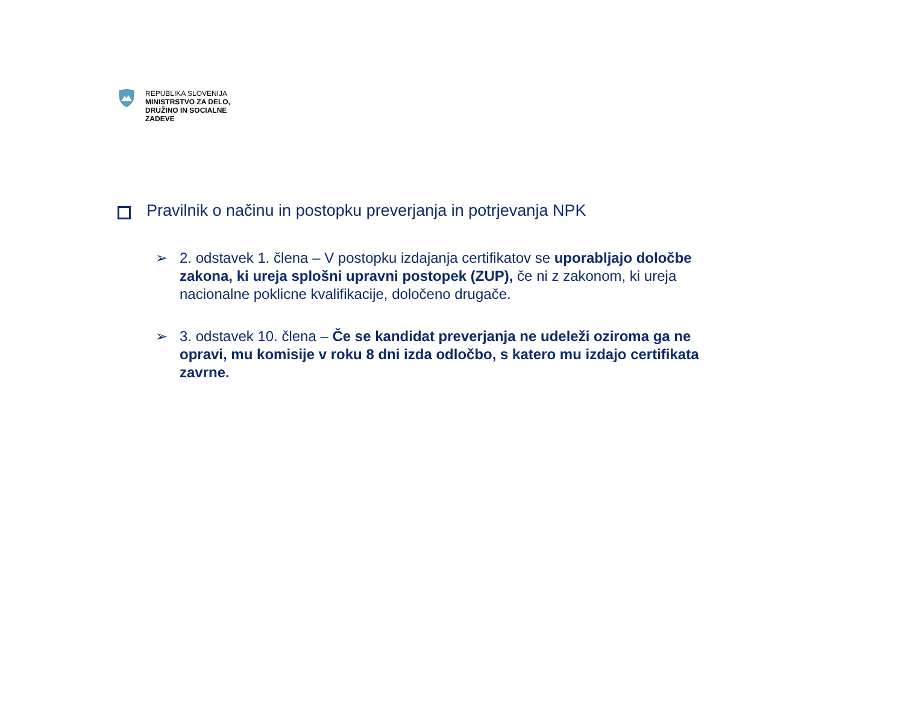REPUBLIKA SLOVENIJA
MINISTRSTVO ZA DELO,
DRUŽINO IN SOCIALNE
ZADEVE
Pravilnik o načinu in postopku preverjanja in potrjevanja NPK
➢ 2. odstavek 1. člena – V postopku izdajanja certifikatov se uporabljajo določbe zakona, ki ureja splošni upravni postopek (ZUP), če ni z zakonom, ki ureja nacionalne poklicne kvalifikacije, določeno drugače.
➢ 3. odstavek 10. člena – Če se kandidat preverjanja ne udeleži oziroma ga ne opravi, mu komisije v roku 8 dni izda odločbo, s katero mu izdajo certifikata zavrne.